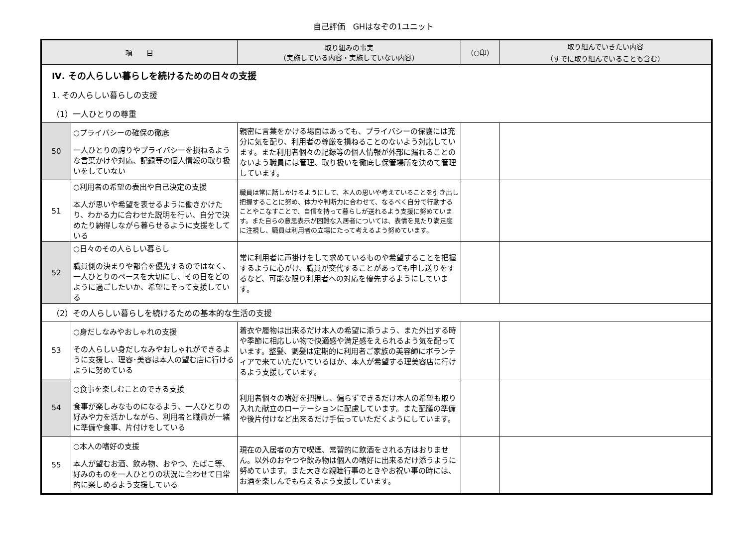自己評価　GHはなぞの1ユニット
| 項 目 | | 取り組みの事実 （実施している内容・実施していない内容） | （○印） | 取り組んでいきたい内容 （すでに取り組んでいることも含む） |
| --- | --- | --- | --- | --- |
| Ⅳ. その人らしい暮らしを続けるための日々の支援 1. その人らしい暮らしの支援 （1）一人ひとりの尊重 | | | | |
| 50 | ○プライバシーの確保の徹底 一人ひとりの誇りやプライバシーを損ねるような言葉かけや対応、記録等の個人情報の取り扱いをしていない | 親密に言葉をかける場面はあっても、プライバシーの保護には充分に気を配り、利用者の尊厳を損ねることのないよう対応しています。また利用者個々の記録等の個人情報が外部に漏れることのないよう職員には管理、取り扱いを徹底し保管場所を決めて管理しています。 | | |
| 51 | ○利用者の希望の表出や自己決定の支援 本人が思いや希望を表せるように働きかけたり、わかる力に合わせた説明を行い、自分で決めたり納得しながら暮らせるように支援をしている | 職員は常に話しかけるようにして、本人の思いや考えていることを引き出し把握することに努め、体力や判断力に合わせて、なるべく自分で行動することやこなすことで、自信を持って暮らしが送れるよう支援に努めています。また自らの意思表示が困難な入居者については、表情を見たり満足度に注視し、職員は利用者の立場にたって考えるよう努めています。 | | |
| 52 | ○日々のその人らしい暮らし 職員側の決まりや都合を優先するのではなく、一人ひとりのペースを大切にし、その日をどのように過ごしたいか、希望にそって支援している | 常に利用者に声掛けをして求めているものや希望することを把握するように心がけ、職員が交代することがあっても申し送りをするなど、可能な限り利用者への対応を優先するようにしています。 | | |
| （2）その人らしい暮らしを続けるための基本的な生活の支援 | | | | |
| 53 | ○身だしなみやおしゃれの支援 その人らしい身だしなみやおしゃれができるように支援し、理容･美容は本人の望む店に行けるように努めている | 着衣や履物は出来るだけ本人の希望に添うよう、また外出する時や季節に相応しい物で快適感や満足感をえられるよう気を配っています。整髪、調髪は定期的に利用者ご家族の美容師にボランティアで来ていただいているほか、本人が希望する理美容店に行けるよう支援しています。 | | |
| 54 | ○食事を楽しむことのできる支援 食事が楽しみなものになるよう、一人ひとりの好みや力を活かしながら、利用者と職員が一緒に準備や食事、片付けをしている | 利用者個々の嗜好を把握し、偏らずできるだけ本人の希望も取り入れた献立のローテーションに配慮しています。また配膳の準備や後片付けなど出来るだけ手伝っていただくようにしています。 | | |
| 55 | ○本人の嗜好の支援 本人が望むお酒、飲み物、おやつ、たばこ等、好みのものを一人ひとりの状況に合わせて日常的に楽しめるよう支援している | 現在の入居者の方で喫煙、常習的に飲酒をされる方はおりません。以外のおやつや飲み物は個人の嗜好に出来るだけ添うように努めています。また大きな親睦行事のときやお祝い事の時には、お酒を楽しんでもらえるよう支援しています。 | | |